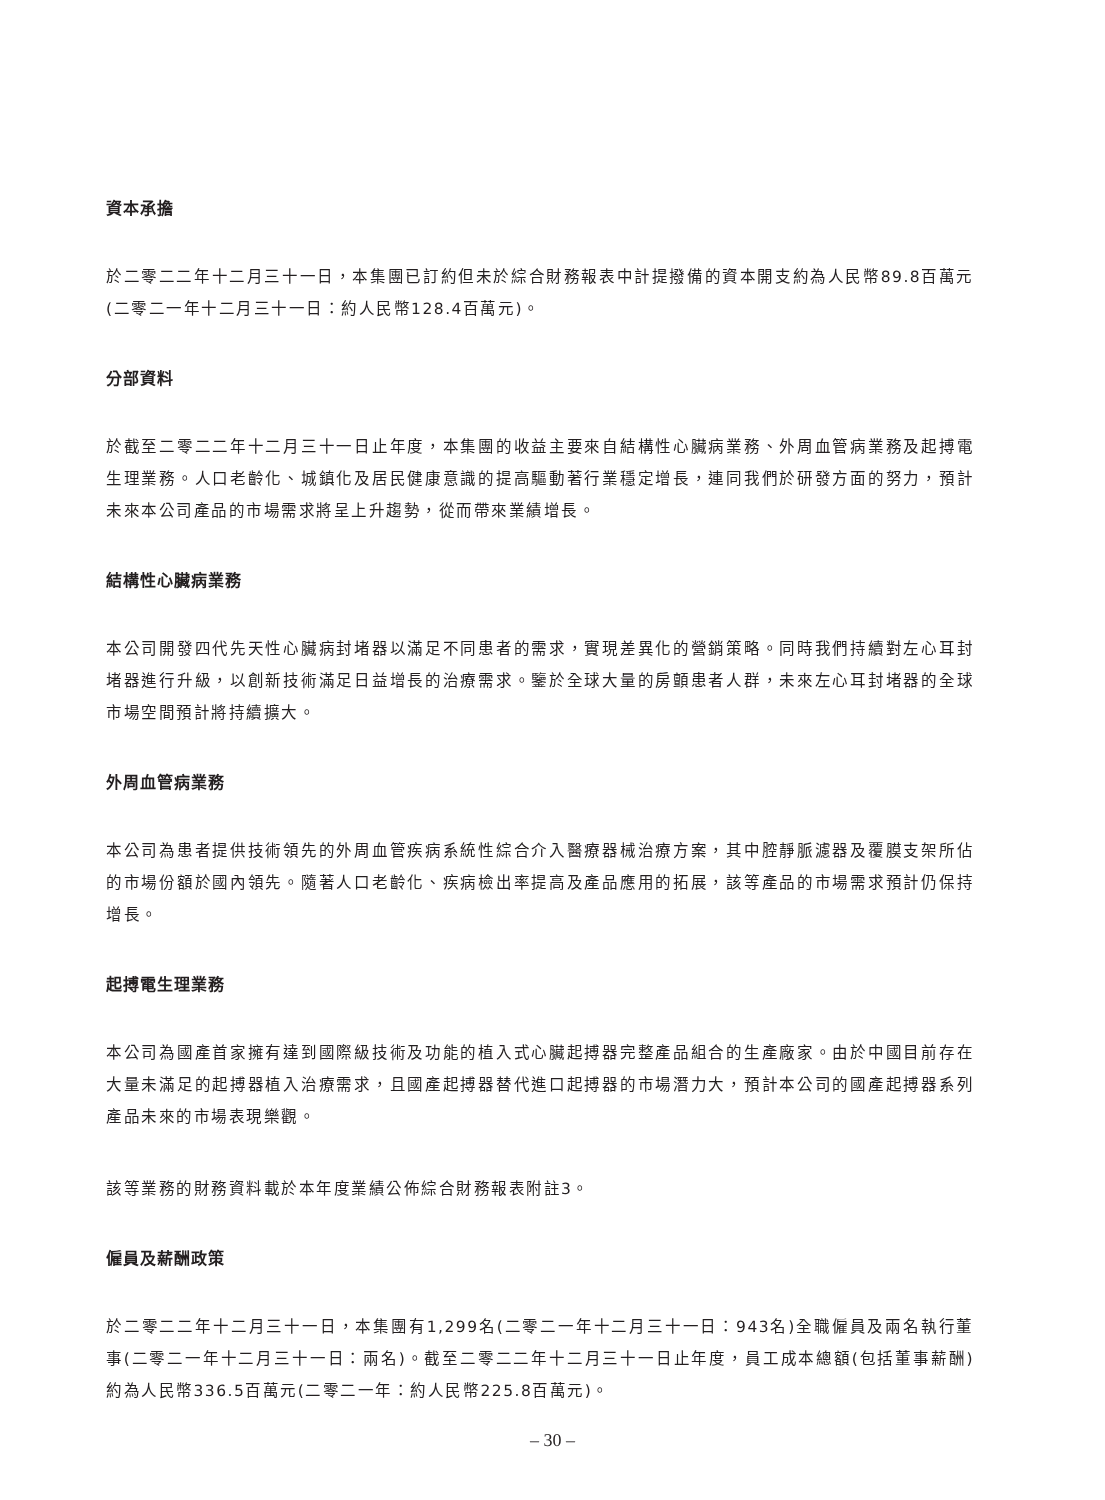資本承擔
於二零二二年十二月三十一日，本集團已訂約但未於綜合財務報表中計提撥備的資本開支約為人民幣89.8百萬元(二零二一年十二月三十一日：約人民幣128.4百萬元)。
分部資料
於截至二零二二年十二月三十一日止年度，本集團的收益主要來自結構性心臟病業務、外周血管病業務及起搏電生理業務。人口老齡化、城鎮化及居民健康意識的提高驅動著行業穩定增長，連同我們於研發方面的努力，預計未來本公司產品的市場需求將呈上升趨勢，從而帶來業績增長。
結構性心臟病業務
本公司開發四代先天性心臟病封堵器以滿足不同患者的需求，實現差異化的營銷策略。同時我們持續對左心耳封堵器進行升級，以創新技術滿足日益增長的治療需求。鑒於全球大量的房顫患者人群，未來左心耳封堵器的全球市場空間預計將持續擴大。
外周血管病業務
本公司為患者提供技術領先的外周血管疾病系統性綜合介入醫療器械治療方案，其中腔靜脈濾器及覆膜支架所佔的市場份額於國內領先。隨著人口老齡化、疾病檢出率提高及產品應用的拓展，該等產品的市場需求預計仍保持增長。
起搏電生理業務
本公司為國產首家擁有達到國際級技術及功能的植入式心臟起搏器完整產品組合的生產廠家。由於中國目前存在大量未滿足的起搏器植入治療需求，且國產起搏器替代進口起搏器的市場潛力大，預計本公司的國產起搏器系列產品未來的市場表現樂觀。
該等業務的財務資料載於本年度業績公佈綜合財務報表附註3。
僱員及薪酬政策
於二零二二年十二月三十一日，本集團有1,299名(二零二一年十二月三十一日：943名)全職僱員及兩名執行董事(二零二一年十二月三十一日：兩名)。截至二零二二年十二月三十一日止年度，員工成本總額(包括董事薪酬)約為人民幣336.5百萬元(二零二一年：約人民幣225.8百萬元)。
– 30 –